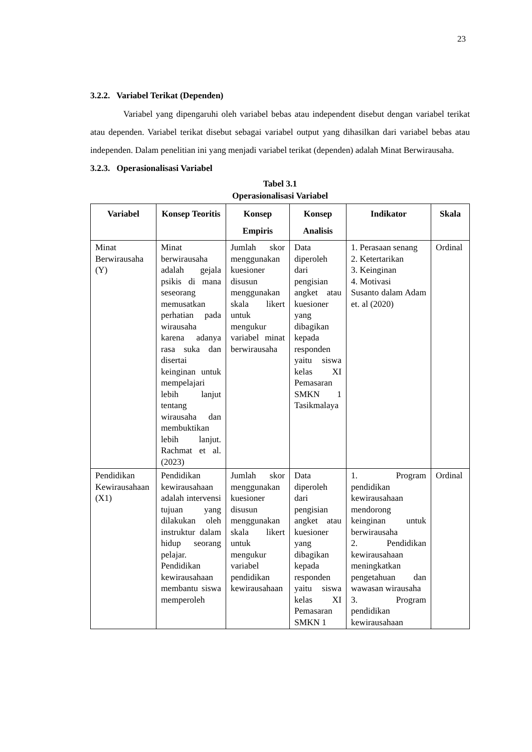23
3.2.2. Variabel Terikat (Dependen)
Variabel yang dipengaruhi oleh variabel bebas atau independent disebut dengan variabel terikat atau dependen. Variabel terikat disebut sebagai variabel output yang dihasilkan dari variabel bebas atau independen. Dalam penelitian ini yang menjadi variabel terikat (dependen) adalah Minat Berwirausaha.
3.2.3. Operasionalisasi Variabel
Tabel 3.1
Operasionalisasi Variabel
| Variabel | Konsep Teoritis | Konsep Empiris | Konsep Analisis | Indikator | Skala |
| --- | --- | --- | --- | --- | --- |
| Minat Berwirausaha (Y) | Minat berwirausaha adalah gejala psikis di mana seseorang memusatkan perhatian pada wirausaha karena adanya rasa suka dan disertai keinginan untuk mempelajari lebih lanjut tentang wirausaha dan membuktikan lebih lanjut. Rachmat et al. (2023) | Jumlah skor menggunakan kuesioner disusun menggunakan skala likert untuk mengukur variabel minat berwirausaha | Data diperoleh dari pengisian angket atau kuesioner yang dibagikan kepada responden yaitu siswa kelas XI Pemasaran SMKN 1 Tasikmalaya | 1. Perasaan senang 2. Ketertarikan 3. Keinginan 4. Motivasi Susanto dalam Adam et. al (2020) | Ordinal |
| Pendidikan Kewirausahaan (X1) | Pendidikan kewirausahaan adalah intervensi tujuan yang dilakukan oleh instruktur dalam hidup seorang pelajar. Pendidikan kewirausahaan membantu siswa memperoleh | Jumlah skor menggunakan kuesioner disusun menggunakan skala likert untuk mengukur variabel pendidikan kewirausahaan | Data diperoleh dari pengisian angket atau kuesioner yang dibagikan kepada responden yaitu siswa kelas XI Pemasaran SMKN 1 | 1. Program pendidikan kewirausahaan mendorong keinginan untuk berwirausaha 2. Pendidikan kewirausahaan meningkatkan pengetahuan dan wawasan wirausaha 3. Program pendidikan kewirausahaan | Ordinal |